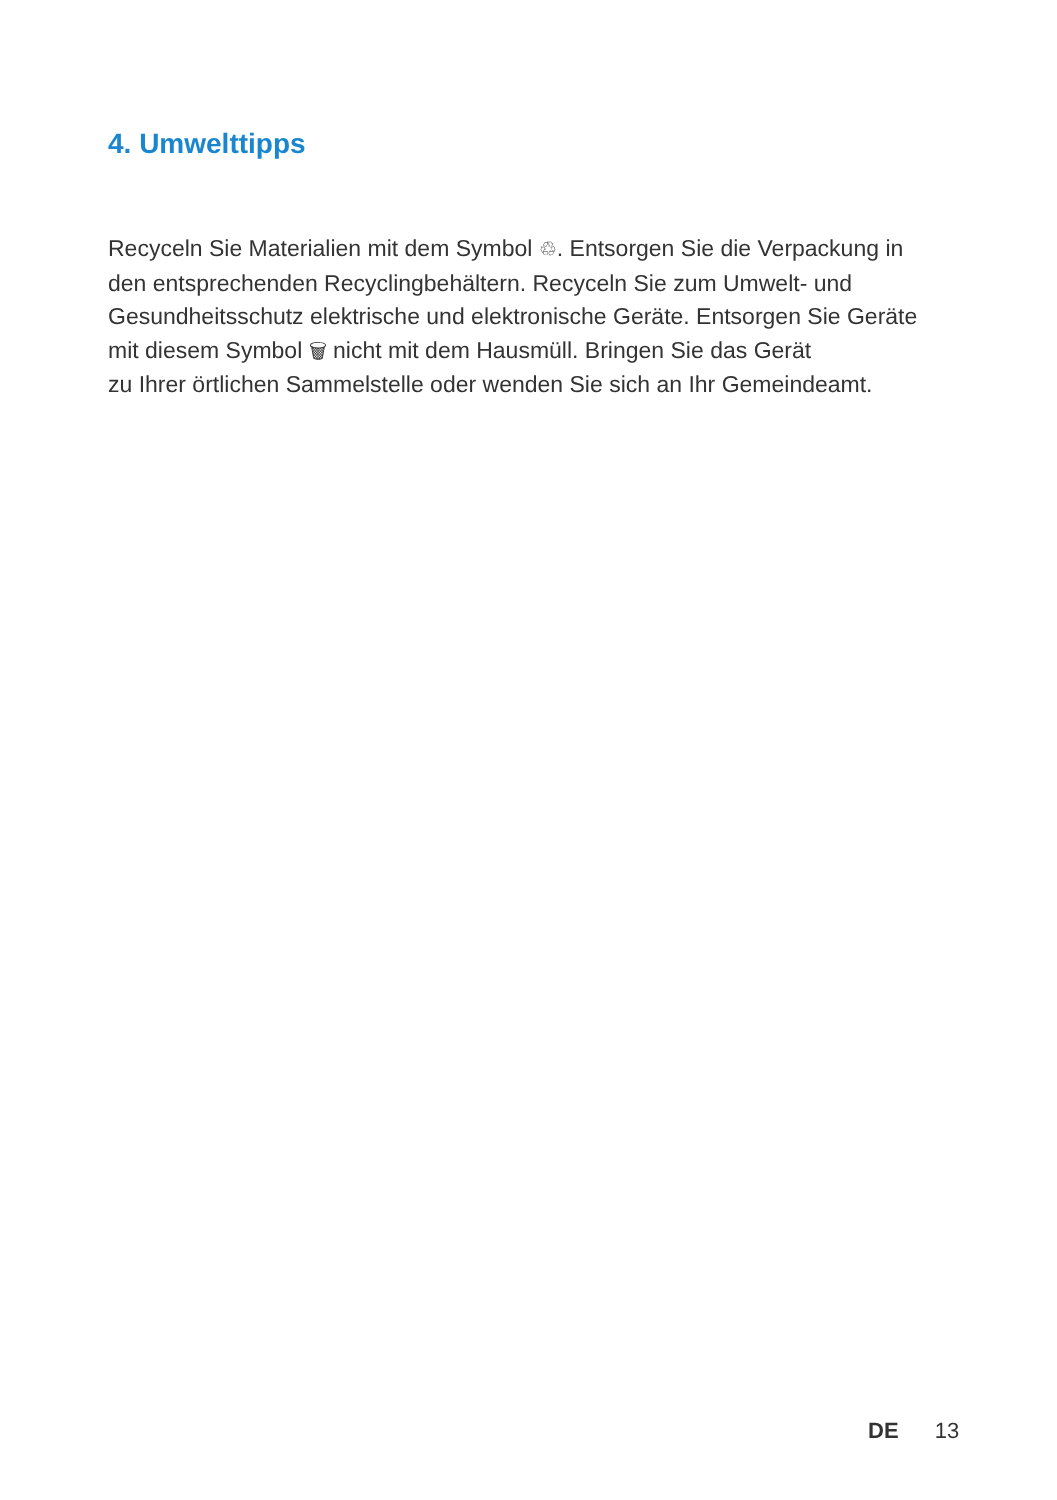4. Umwelttipps
Recyceln Sie Materialien mit dem Symbol ♲. Entsorgen Sie die Verpackung in den entsprechenden Recyclingbehältern. Recyceln Sie zum Umwelt- und Gesundheitsschutz elektrische und elektronische Geräte. Entsorgen Sie Geräte mit diesem Symbol 🗑 nicht mit dem Hausmüll. Bringen Sie das Gerät
zu Ihrer örtlichen Sammelstelle oder wenden Sie sich an Ihr Gemeindeamt.
DE 13